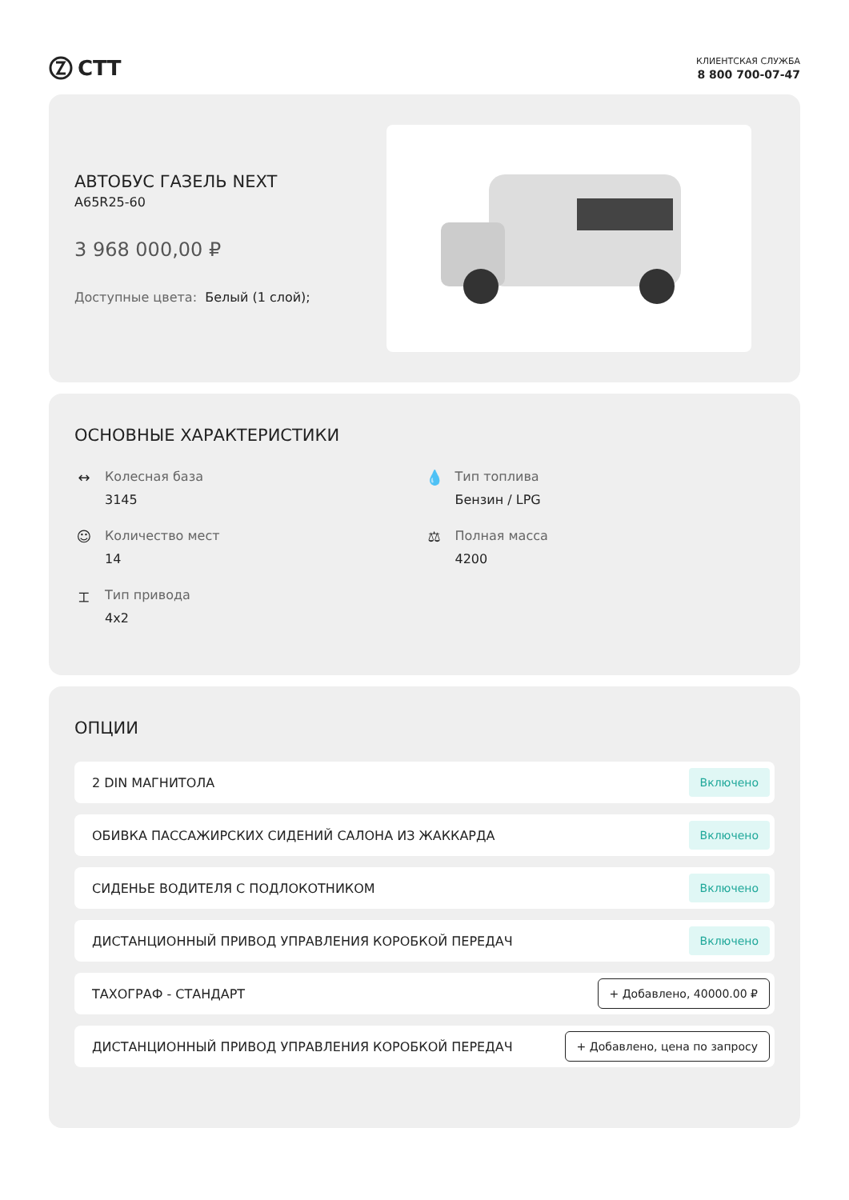СТТ
КЛИЕНТСКАЯ СЛУЖБА
8 800 700-07-47
АВТОБУС ГАЗЕЛЬ NEXT
A65R25-60
3 968 000,00 ₽
Доступные цвета: Белый (1 слой);
ОСНОВНЫЕ ХАРАКТЕРИСТИКИ
↔ Колесная база
3145
💧 Тип топлива
Бензин / LPG
☺ Количество мест
14
⚖ Полная масса
4200
⌶ Тип привода
4x2
ОПЦИИ
2 DIN МАГНИТОЛА Включено
ОБИВКА ПАССАЖИРСКИХ СИДЕНИЙ САЛОНА ИЗ ЖАККАРДА Включено
СИДЕНЬЕ ВОДИТЕЛЯ С ПОДЛОКОТНИКОМ Включено
ДИСТАНЦИОННЫЙ ПРИВОД УПРАВЛЕНИЯ КОРОБКОЙ ПЕРЕДАЧ Включено
ТАХОГРАФ - СТАНДАРТ + Добавлено, 40000.00 ₽
ДИСТАНЦИОННЫЙ ПРИВОД УПРАВЛЕНИЯ КОРОБКОЙ ПЕРЕДАЧ + Добавлено, цена по запросу